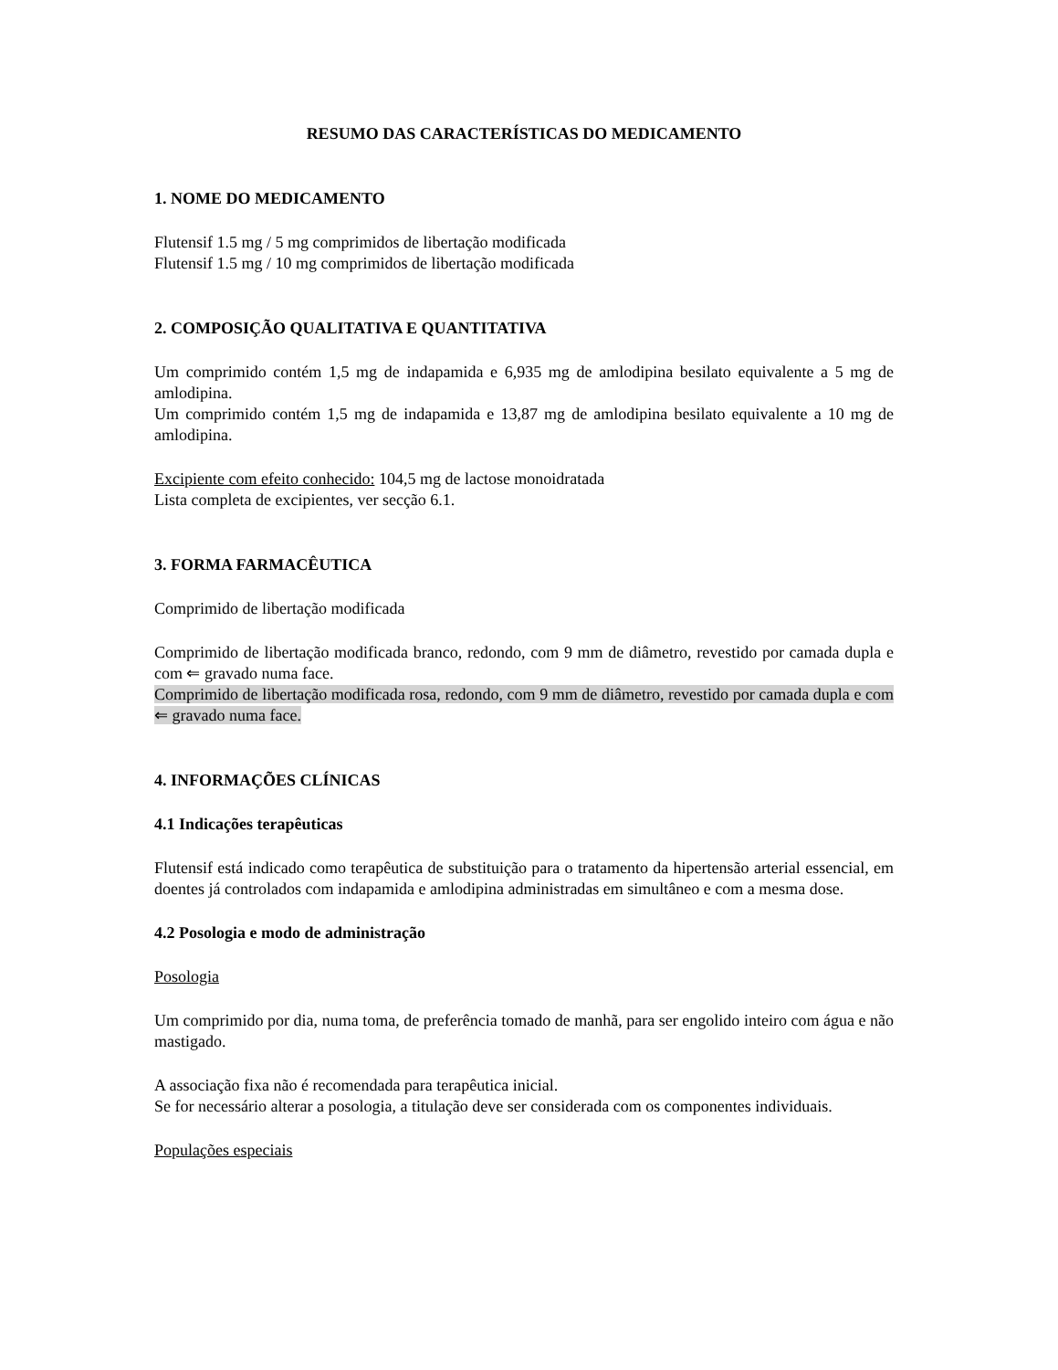RESUMO DAS CARACTERÍSTICAS DO MEDICAMENTO
1. NOME DO MEDICAMENTO
Flutensif 1.5 mg / 5 mg comprimidos de libertação modificada
Flutensif 1.5 mg / 10 mg comprimidos de libertação modificada
2. COMPOSIÇÃO QUALITATIVA E QUANTITATIVA
Um comprimido contém 1,5 mg de indapamida e 6,935 mg de amlodipina besilato equivalente a 5 mg de amlodipina.
Um comprimido contém 1,5 mg de indapamida e 13,87 mg de amlodipina besilato equivalente a 10 mg de amlodipina.
Excipiente com efeito conhecido: 104,5 mg de lactose monoidratada
Lista completa de excipientes, ver secção 6.1.
3. FORMA FARMACÊUTICA
Comprimido de libertação modificada
Comprimido de libertação modificada branco, redondo, com 9 mm de diâmetro, revestido por camada dupla e com ⇐ gravado numa face.
Comprimido de libertação modificada rosa, redondo, com 9 mm de diâmetro, revestido por camada dupla e com ⇐ gravado numa face.
4. INFORMAÇÕES CLÍNICAS
4.1 Indicações terapêuticas
Flutensif está indicado como terapêutica de substituição para o tratamento da hipertensão arterial essencial, em doentes já controlados com indapamida e amlodipina administradas em simultâneo e com a mesma dose.
4.2 Posologia e modo de administração
Posologia
Um comprimido por dia, numa toma, de preferência tomado de manhã, para ser engolido inteiro com água e não mastigado.
A associação fixa não é recomendada para terapêutica inicial.
Se for necessário alterar a posologia, a titulação deve ser considerada com os componentes individuais.
Populações especiais